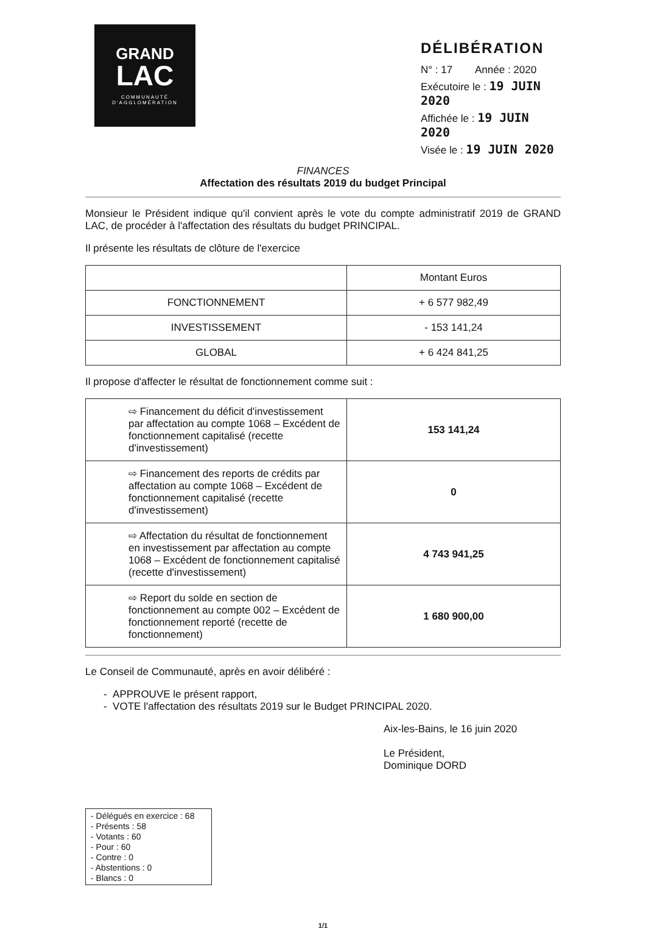GRAND
LAC
COMMUNAUTÉ
D'AGGLOMÉRATION
DÉLIBÉRATION
N° : 17 Année : 2020
Exécutoire le : 19 JUIN 2020
Affichée le : 19 JUIN 2020
Visée le : 19 JUIN 2020
FINANCES
Affectation des résultats 2019 du budget Principal
Monsieur le Président indique qu'il convient après le vote du compte administratif 2019 de GRAND LAC, de procéder à l'affectation des résultats du budget PRINCIPAL.
Il présente les résultats de clôture de l'exercice
| | Montant Euros |
| --- | --- |
| FONCTIONNEMENT | + 6 577 982,49 |
| INVESTISSEMENT | - 153 141,24 |
| GLOBAL | + 6 424 841,25 |
Il propose d'affecter le résultat de fonctionnement comme suit :
| ⇨ Financement du déficit d'investissement par affectation au compte 1068 – Excédent de fonctionnement capitalisé (recette d'investissement) | 153 141,24 |
| ⇨ Financement des reports de crédits par affectation au compte 1068 – Excédent de fonctionnement capitalisé (recette d'investissement) | 0 |
| ⇨ Affectation du résultat de fonctionnement en investissement par affectation au compte 1068 – Excédent de fonctionnement capitalisé (recette d'investissement) | 4 743 941,25 |
| ⇨ Report du solde en section de fonctionnement au compte 002 – Excédent de fonctionnement reporté (recette de fonctionnement) | 1 680 900,00 |
Le Conseil de Communauté, après en avoir délibéré :
- APPROUVE le présent rapport,
- VOTE l'affectation des résultats 2019 sur le Budget PRINCIPAL 2020.
Aix-les-Bains, le 16 juin 2020
Le Président,
Dominique DORD
- Délégués en exercice : 68
- Présents : 58
- Votants : 60
- Pour : 60
- Contre : 0
- Abstentions : 0
- Blancs : 0
1/1